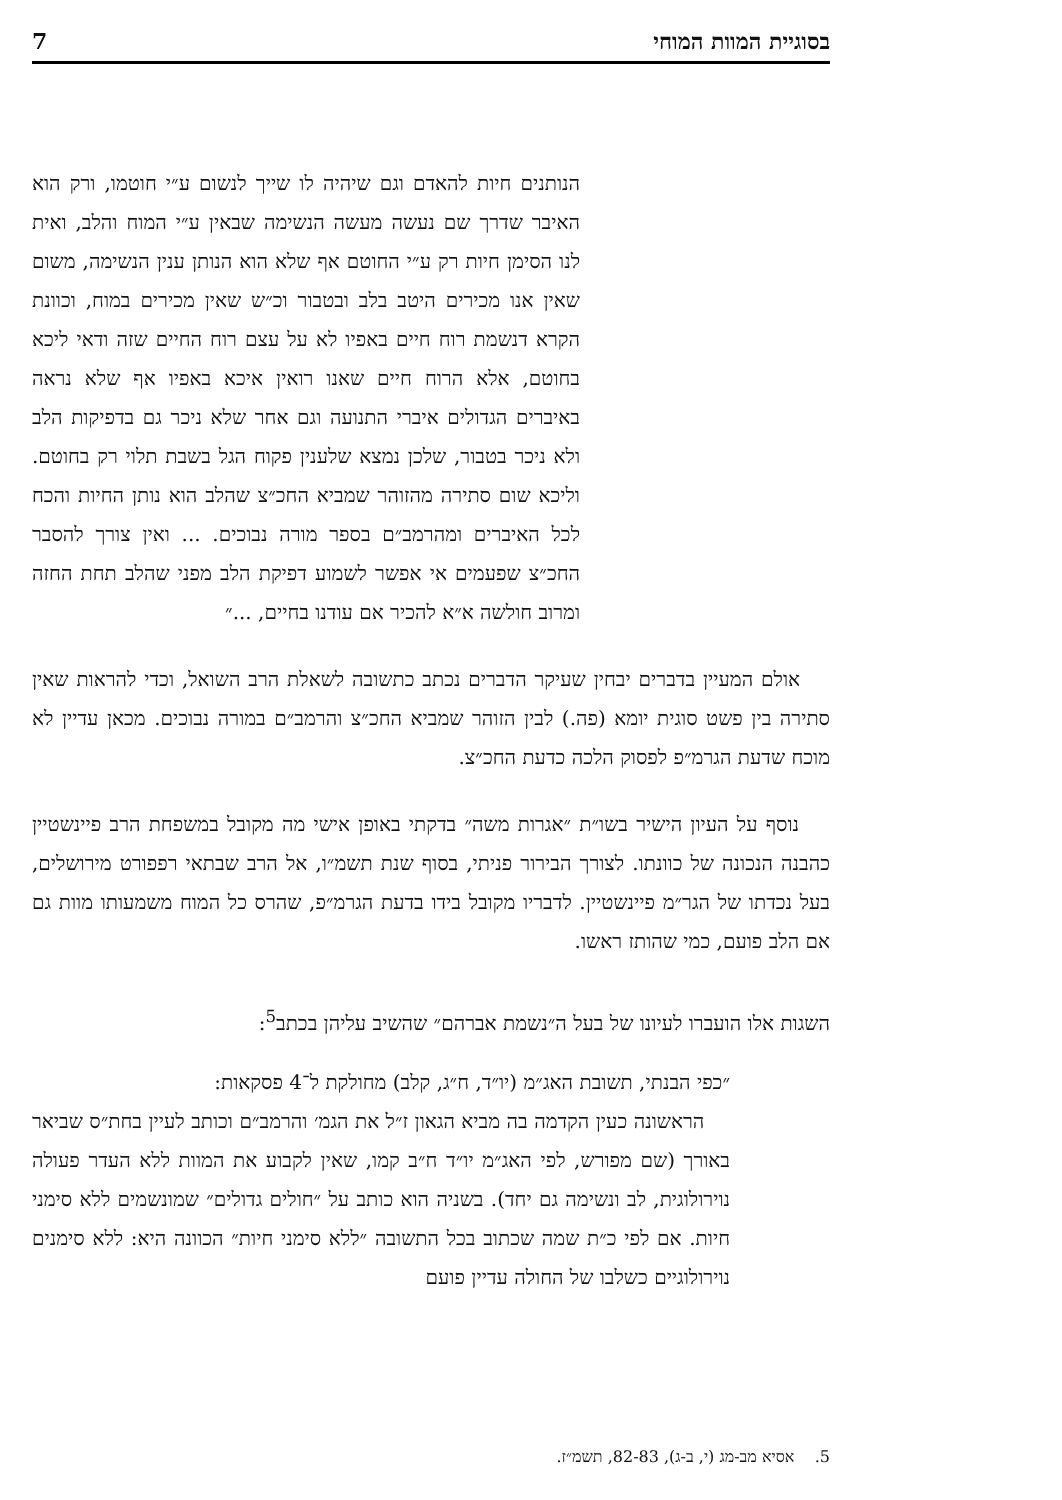בסוגיית המוות המוחי 7
הנותנים חיות להאדם וגם שיהיה לו שייך לנשום ע״י חוטמו, ורק הוא האיבר שדרך שם נעשה מעשה הנשימה שבאין ע״י המוח והלב, ואית לנו הסימן חיות רק ע״י החוטם אף שלא הוא הנותן ענין הנשימה, משום שאין אנו מכירים היטב בלב ובטבור וכ״ש שאין מכירים במוח, וכוונת הקרא דנשמת רוח חיים באפיו לא על עצם רוח החיים שזה ודאי ליכא בחוטם, אלא הרוח חיים שאנו רואין איכא באפיו אף שלא נראה באיברים הגדולים איברי התנועה וגם אחר שלא ניכר גם בדפיקות הלב ולא ניכר בטבור, שלכן נמצא שלענין פקוח הגל בשבת תלוי רק בחוטם. וליכא שום סתירה מהזוהר שמביא החכ״צ שהלב הוא נותן החיות והכח לכל האיברים ומהרמב״ם בספר מורה נבוכים. ... ואין צורך להסבר החכ״צ שפעמים אי אפשר לשמוע דפיקת הלב מפני שהלב תחת החזה ומרוב חולשה א״א להכיר אם עודנו בחיים, ...״
אולם המעיין בדברים יבחין שעיקר הדברים נכתב כתשובה לשאלת הרב השואל, וכדי להראות שאין סתירה בין פשט סוגית יומא (פה.) לבין הזוהר שמביא החכ״צ והרמב״ם במורה נבוכים. מכאן עדיין לא מוכח שדעת הגרמ״פ לפסוק הלכה כדעת החכ״צ.
נוסף על העיון הישיר בשו״ת ״אגרות משה״ בדקתי באופן אישי מה מקובל במשפחת הרב פיינשטיין כהבנה הנכונה של כוונתו. לצורך הבירור פניתי, בסוף שנת תשמ״ו, אל הרב שבתאי רפפורט מירושלים, בעל נכדתו של הגר״מ פיינשטיין. לדבריו מקובל בידו בדעת הגרמ״פ, שהרס כל המוח משמעותו מוות גם אם הלב פועם, כמי שהותז ראשו.
השגות אלו הועברו לעיונו של בעל ה״נשמת אברהם״ שהשיב עליהן בכתב<sup>5</sup>:
״כפי הבנתי, תשובת האג״מ (יו״ד, ח״ג, קלב) מחולקת ל־4 פסקאות:
הראשונה כעין הקדמה בה מביא הגאון ז״ל את הגמ׳ והרמב״ם וכותב לעיין בחת״ס שביאר באורך (שם מפורש, לפי האג״מ יו״ד ח״ב קמו, שאין לקבוע את המוות ללא העדר פעולה נוירולוגית, לב ונשימה גם יחד). בשניה הוא כותב על ״חולים גדולים״ שמונשמים ללא סימני חיות. אם לפי כ״ת שמה שכתוב בכל התשובה ״ללא סימני חיות״ הכוונה היא: ללא סימנים נוירולוגיים כשלבו של החולה עדיין פועם
5. אסיא מב-מג (י, ב-ג), 82-83, תשמ״ז.